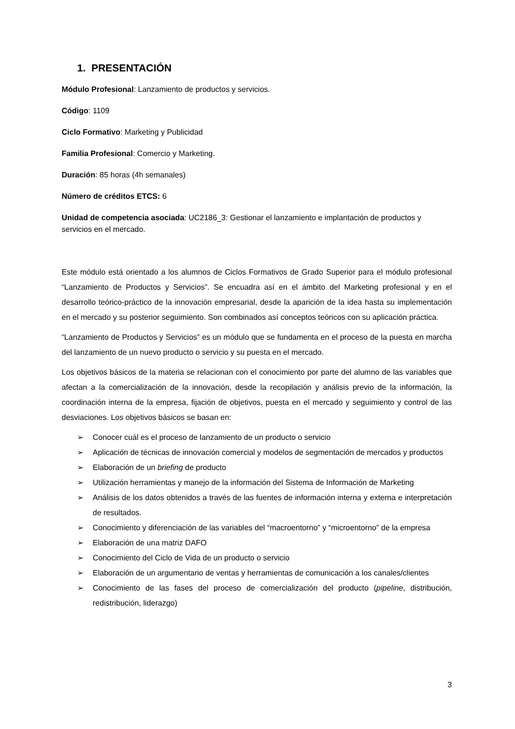1. PRESENTACIÓN
Módulo Profesional: Lanzamiento de productos y servicios.
Código: 1109
Ciclo Formativo: Marketing y Publicidad
Familia Profesional: Comercio y Marketing.
Duración: 85 horas (4h semanales)
Número de créditos ETCS: 6
Unidad de competencia asociada: UC2186_3: Gestionar el lanzamiento e implantación de productos y servicios en el mercado.
Este módulo está orientado a los alumnos de Ciclos Formativos de Grado Superior para el módulo profesional “Lanzamiento de Productos y Servicios”. Se encuadra así en el ámbito del Marketing profesional y en el desarrollo teórico-práctico de la innovación empresarial, desde la aparición de la idea hasta su implementación en el mercado y su posterior seguimiento. Son combinados así conceptos teóricos con su aplicación práctica.
“Lanzamiento de Productos y Servicios” es un módulo que se fundamenta en el proceso de la puesta en marcha del lanzamiento de un nuevo producto o servicio y su puesta en el mercado.
Los objetivos básicos de la materia se relacionan con el conocimiento por parte del alumno de las variables que afectan a la comercialización de la innovación, desde la recopilación y análisis previo de la información, la coordinación interna de la empresa, fijación de objetivos, puesta en el mercado y seguimiento y control de las desviaciones. Los objetivos básicos se basan en:
➢ Conocer cuál es el proceso de lanzamiento de un producto o servicio
➢ Aplicación de técnicas de innovación comercial y modelos de segmentación de mercados y productos
➢ Elaboración de un briefing de producto
➢ Utilización herramientas y manejo de la información del Sistema de Información de Marketing
➢ Análisis de los datos obtenidos a través de las fuentes de información interna y externa e interpretación de resultados.
➢ Conocimiento y diferenciación de las variables del “macroentorno” y “microentorno” de la empresa
➢ Elaboración de una matriz DAFO
➢ Conocimiento del Ciclo de Vida de un producto o servicio
➢ Elaboración de un argumentario de ventas y herramientas de comunicación a los canales/clientes
➢ Conocimiento de las fases del proceso de comercialización del producto (pipeline, distribución, redistribución, liderazgo)
3